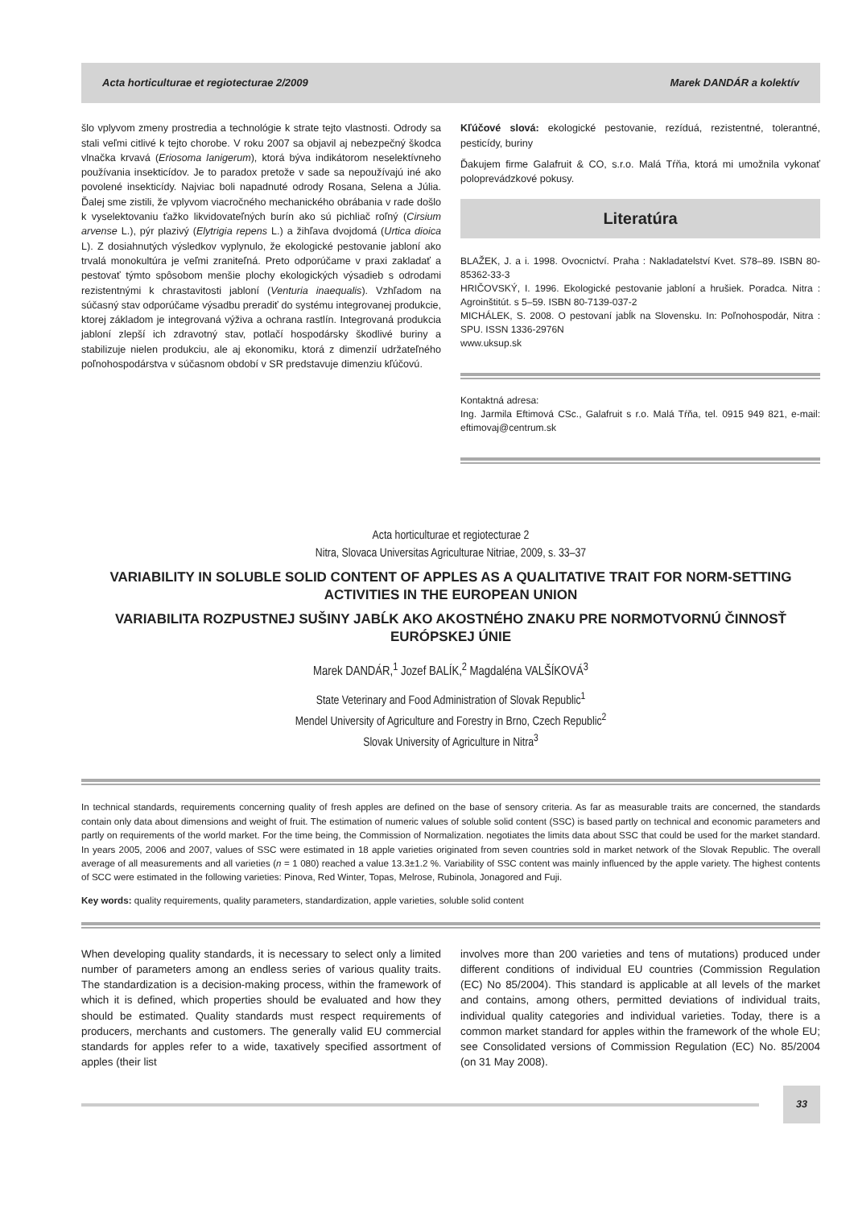Acta horticulturae et regiotecturae 2/2009 Marek DANDÁR a kolektív
šlo vplyvom zmeny prostredia a technológie k strate tejto vlastnosti. Odrody sa stali veľmi citlivé k tejto chorobe. V roku 2007 sa objavil aj nebezpečný škodca vlnačka krvavá (Eriosoma lanigerum), ktorá býva indikátorom neselektívneho používania insekticídov. Je to paradox pretože v sade sa nepoužívajú iné ako povolené insekticídy. Najviac boli napadnuté odrody Rosana, Selena a Júlia. Ďalej sme zistili, že vplyvom viacročného mechanického obrábania v rade došlo k vyselektovaniu ťažko likvidovateľných burín ako sú pichliač roľný (Cirsium arvense L.), pýr plazivý (Elytrigia repens L.) a žihľava dvojdomá (Urtica dioica L). Z dosiahnutých výsledkov vyplynulo, že ekologické pestovanie jabloní ako trvalá monokultúra je veľmi zraniteľná. Preto odporúčame v praxi zakladať a pestovať týmto spôsobom menšie plochy ekologických výsadieb s odrodami rezistentnými k chrastavitosti jabloní (Venturia inaequalis). Vzhľadom na súčasný stav odporúčame výsadbu preradiť do systému integrovanej produkcie, ktorej základom je integrovaná výživa a ochrana rastlín. Integrovaná produkcia jabloní zlepší ich zdravotný stav, potlačí hospodársky škodlivé buriny a stabilizuje nielen produkciu, ale aj ekonomiku, ktorá z dimenzií udržateľného poľnohospodárstva v súčasnom období v SR predstavuje dimenziu kľúčovú.
Kľúčové slová: ekologické pestovanie, rezíduá, rezistentné, tolerantné, pesticídy, buriny
Ďakujem firme Galafruit & CO, s.r.o. Malá Tŕňa, ktorá mi umožnila vykonať poloprevádzkové pokusy.
Literatúra
BLAŽEK, J. a i. 1998. Ovocnictví. Praha : Nakladatelství Kvet. S78–89. ISBN 80-85362-33-3
HRIČOVSKÝ, I. 1996. Ekologické pestovanie jabloní a hrušiek. Poradca. Nitra : Agroinštitút. s 5–59. ISBN 80-7139-037-2
MICHÁLEK, S. 2008. O pestovaní jabĺk na Slovensku. In: Poľnohospodár, Nitra : SPU. ISSN 1336-2976N
www.uksup.sk
Kontaktná adresa:
Ing. Jarmila Eftimová CSc., Galafruit s r.o. Malá Tŕňa, tel. 0915 949 821, e-mail: eftimovaj@centrum.sk
Acta horticulturae et regiotecturae 2
Nitra, Slovaca Universitas Agriculturae Nitriae, 2009, s. 33–37
VARIABILITY IN SOLUBLE SOLID CONTENT OF APPLES AS A QUALITATIVE TRAIT FOR NORM-SETTING ACTIVITIES IN THE EUROPEAN UNION
VARIABILITA ROZPUSTNEJ SUŠINY JABĹK AKO AKOSTNÉHO ZNAKU PRE NORMOTVORNÚ ČINNOSŤ EURÓPSKEJ ÚNIE
Marek DANDÁR,<sup>1</sup> Jozef BALÍK,<sup>2</sup> Magdaléna VALŠÍKOVÁ<sup>3</sup>
State Veterinary and Food Administration of Slovak Republic<sup>1</sup>
Mendel University of Agriculture and Forestry in Brno, Czech Republic<sup>2</sup>
Slovak University of Agriculture in Nitra<sup>3</sup>
In technical standards, requirements concerning quality of fresh apples are defined on the base of sensory criteria. As far as measurable traits are concerned, the standards contain only data about dimensions and weight of fruit. The estimation of numeric values of soluble solid content (SSC) is based partly on technical and economic parameters and partly on requirements of the world market. For the time being, the Commission of Normalization. negotiates the limits data about SSC that could be used for the market standard. In years 2005, 2006 and 2007, values of SSC were estimated in 18 apple varieties originated from seven countries sold in market network of the Slovak Republic. The overall average of all measurements and all varieties (n = 1 080) reached a value 13.3±1.2 %. Variability of SSC content was mainly influenced by the apple variety. The highest contents of SCC were estimated in the following varieties: Pinova, Red Winter, Topas, Melrose, Rubinola, Jonagored and Fuji.
Key words: quality requirements, quality parameters, standardization, apple varieties, soluble solid content
When developing quality standards, it is necessary to select only a limited number of parameters among an endless series of various quality traits. The standardization is a decision-making process, within the framework of which it is defined, which properties should be evaluated and how they should be estimated. Quality standards must respect requirements of producers, merchants and customers. The generally valid EU commercial standards for apples refer to a wide, taxatively specified assortment of apples (their list
involves more than 200 varieties and tens of mutations) produced under different conditions of individual EU countries (Commission Regulation (EC) No 85/2004). This standard is applicable at all levels of the market and contains, among others, permitted deviations of individual traits, individual quality categories and individual varieties. Today, there is a common market standard for apples within the framework of the whole EU; see Consolidated versions of Commission Regulation (EC) No. 85/2004 (on 31 May 2008).
33